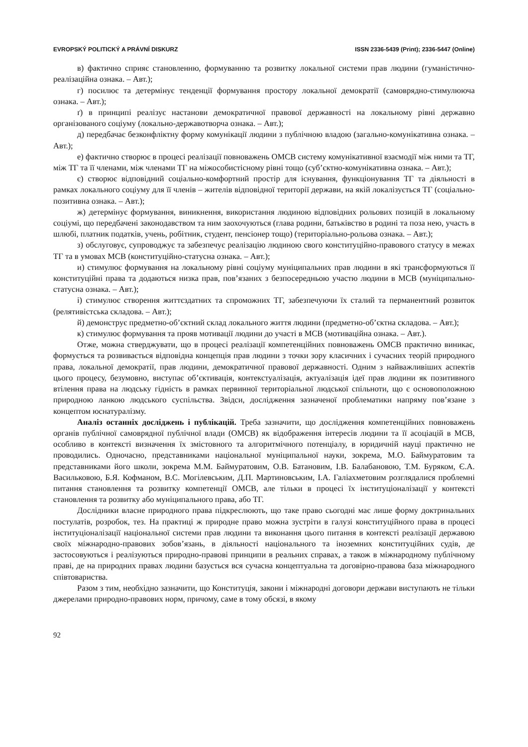EVROPSKÝ POLITICKÝ A PRÁVNÍ DISKURZ ISSN 2336-5439 (Print); 2336-5447 (Online)
в) фактично сприяє становленню, формуванню та розвитку локальної системи прав людини (гуманістично-реалізаційна ознака. – Авт.);
г) посилює та детермінує тенденції формування простору локальної демократії (самоврядно-стимулююча ознака. – Авт.);
ґ) в принципі реалізує настанови демократичної правової державності на локальному рівні державно організованого соціуму (локально-державотворча ознака. – Авт.);
д) передбачає безконфліктну форму комунікації людини з публічною владою (загально-комунікативна ознака. – Авт.);
е) фактично створює в процесі реалізації повноважень ОМСВ систему комунікативної взаємодії між ними та ТГ, між ТГ та її членами, між членами ТГ на міжособистісному рівні тощо (суб’єктно-комунікативна ознака. – Авт.);
є) створює відповідний соціально-комфортний простір для існування, функціонування ТГ та діяльності в рамках локального соціуму для її членів – жителів відповідної території держави, на якій локалізується ТГ (соціально-позитивна ознака. – Авт.);
ж) детермінує формування, виникнення, використання людиною відповідних рольових позицій в локальному соціумі, що передбачені законодавством та ним заохочуються (глава родини, батьківство в родині та поза нею, участь в шлюбі, платник податків, учень, робітник, студент, пенсіонер тощо) (територіально-рольова ознака. – Авт.);
з) обслуговує, супроводжує та забезпечує реалізацію людиною свого конституційно-правового статусу в межах ТГ та в умовах МСВ (конституційно-статусна ознака. – Авт.);
и) стимулює формування на локальному рівні соціуму муніципальних прав людини в які трансформуються її конституційні права та додаються низка прав, пов’язаних з безпосередньою участю людини в МСВ (муніципально-статусна ознака. – Авт.);
і) стимулює створення життєздатних та спроможних ТГ, забезпечуючи їх сталий та перманентний розвиток (релятивістська складова. – Авт.);
й) демонструє предметно-об’єктний склад локального життя людини (предметно-об’єктна складова. – Авт.);
к) стимулює формування та прояв мотивації людини до участі в МСВ (мотиваційна ознака. – Авт.).
Отже, можна стверджувати, що в процесі реалізації компетенційних повноважень ОМСВ практично виникає, формується та розвивається відповідна концепція прав людини з точки зору класичних і сучасних теорій природного права, локальної демократії, прав людини, демократичної правової державності. Одним з найважливіших аспектів цього процесу, безумовно, виступає об’єктивація, контекстуалізація, актуалізація ідеї прав людини як позитивного втілення права на людську гідність в рамках первинної територіальної людської спільноти, що є основоположною природною ланкою людського суспільства. Звідси, дослідження зазначеної проблематики напряму пов’язане з концептом юснатуралізму.
Аналіз останніх досліджень і публікацій. Треба зазначити, що дослідження компетенційних повноважень органів публічної самоврядної публічної влади (ОМСВ) як відображення інтересів людини та її асоціацій в МСВ, особливо в контексті визначення їх змістовного та алгоритмічного потенціалу, в юридичній науці практично не проводились. Одночасно, представниками національної муніципальної науки, зокрема, М.О. Баймуратовим та представниками його школи, зокрема М.М. Баймуратовим, О.В. Батановим, І.В. Балабановою, Т.М. Буряком, Є.А. Васильковою, Б.Я. Кофманом, В.С. Могілевським, Д.П. Мартиновським, І.А. Галіахметовим розглядалися проблемні питання становлення та розвитку компетенції ОМСВ, але тільки в процесі їх інституціоналізації у контексті становлення та розвитку або муніципального права, або ТГ.
Дослідники власне природного права підкреслюють, що таке право сьогодні має лише форму доктринальних постулатів, розробок, тез. На практиці ж природне право можна зустріти в галузі конституційного права в процесі інституціоналізації національної системи прав людини та виконання цього питання в контексті реалізації державою своїх міжнародно-правових зобов’язань, в діяльності національного та іноземних конституційних судів, де застосовуються і реалізуються природно-правові принципи в реальних справах, а також в міжнародному публічному праві, де на природних правах людини базується вся сучасна концептуальна та договірно-правова база міжнародного співтовариства.
Разом з тим, необхідно зазначити, що Конституція, закони і міжнародні договори держави виступають не тільки джерелами природно-правових норм, причому, саме в тому обсязі, в якому
92